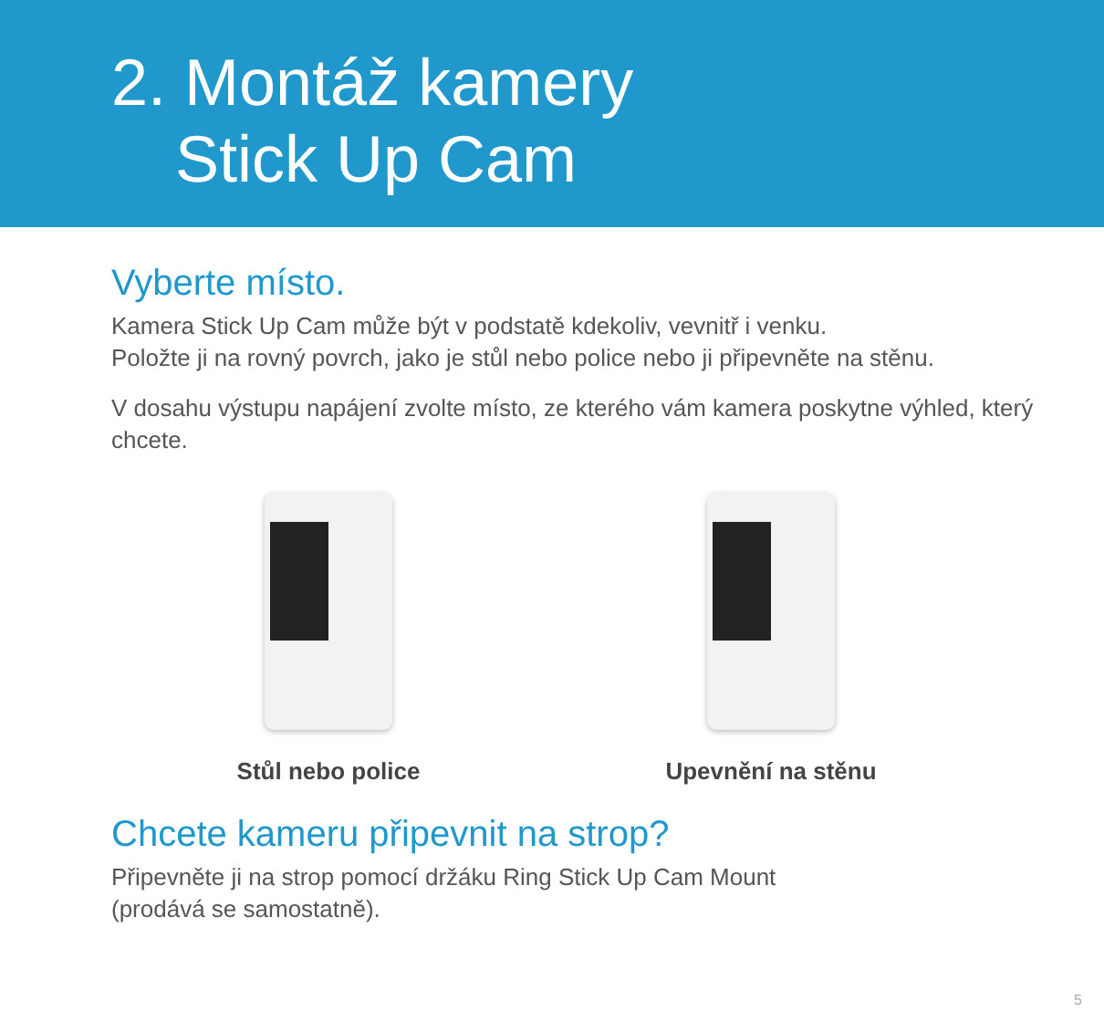2. Montáž kamery
Stick Up Cam
Vyberte místo.
Kamera Stick Up Cam může být v podstatě kdekoliv, vevnitř i venku.
Položte ji na rovný povrch, jako je stůl nebo police nebo ji připevněte na stěnu.
V dosahu výstupu napájení zvolte místo, ze kterého vám kamera poskytne výhled, který chcete.
Stůl nebo police Upevnění na stěnu
Chcete kameru připevnit na strop?
Připevněte ji na strop pomocí držáku Ring Stick Up Cam Mount
(prodává se samostatně).
5